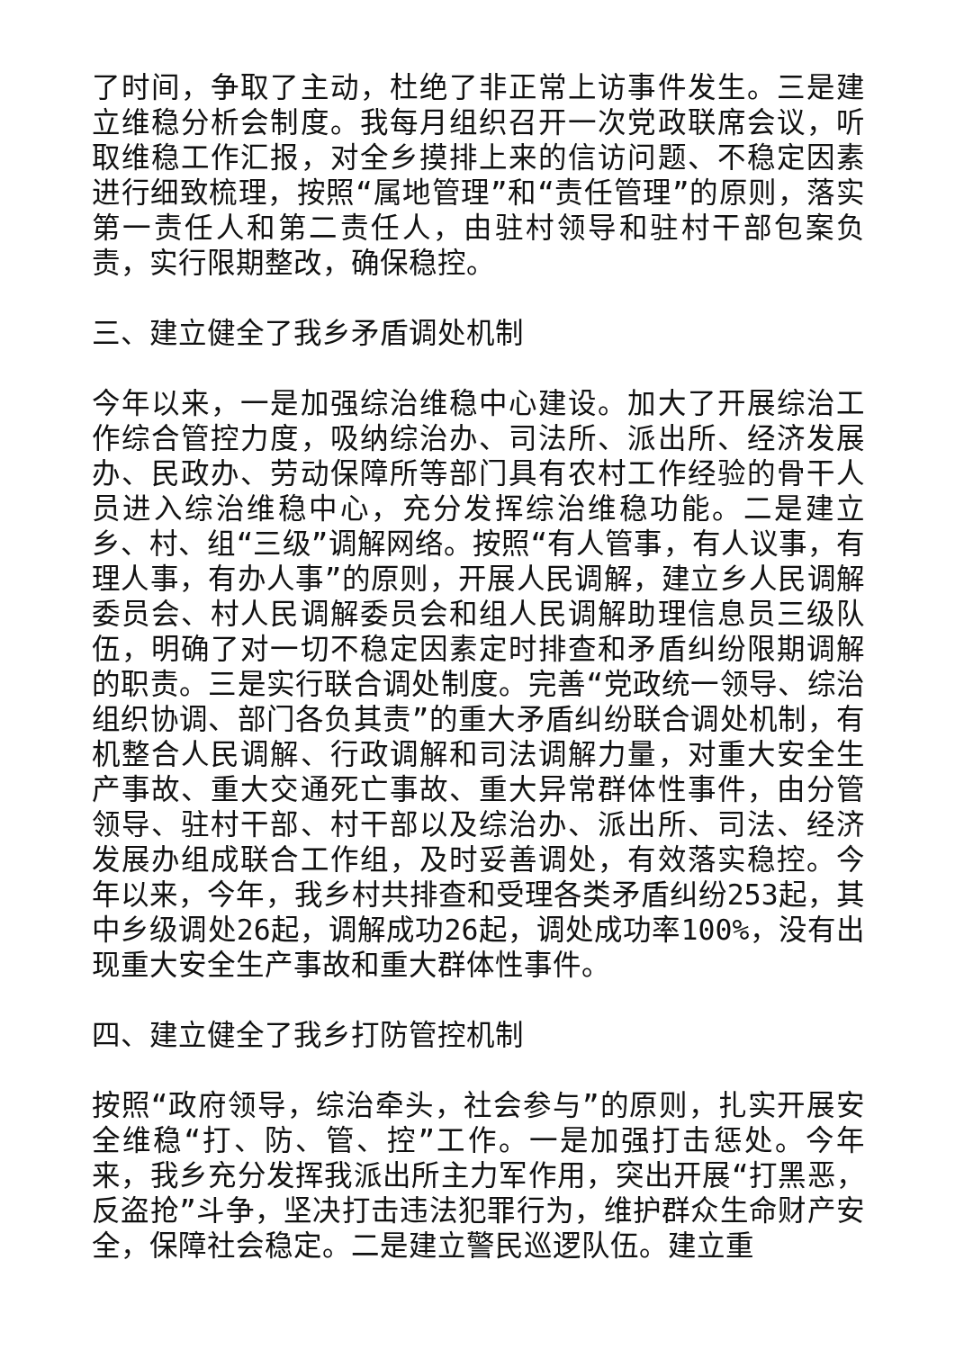了时间，争取了主动，杜绝了非正常上访事件发生。三是建立维稳分析会制度。我每月组织召开一次党政联席会议，听取维稳工作汇报，对全乡摸排上来的信访问题、不稳定因素进行细致梳理，按照“属地管理”和“责任管理”的原则，落实第一责任人和第二责任人，由驻村领导和驻村干部包案负责，实行限期整改，确保稳控。
三、建立健全了我乡矛盾调处机制
今年以来，一是加强综治维稳中心建设。加大了开展综治工作综合管控力度，吸纳综治办、司法所、派出所、经济发展办、民政办、劳动保障所等部门具有农村工作经验的骨干人员进入综治维稳中心，充分发挥综治维稳功能。二是建立乡、村、组“三级”调解网络。按照“有人管事，有人议事，有理人事，有办人事”的原则，开展人民调解，建立乡人民调解委员会、村人民调解委员会和组人民调解助理信息员三级队伍，明确了对一切不稳定因素定时排查和矛盾纠纷限期调解的职责。三是实行联合调处制度。完善“党政统一领导、综治组织协调、部门各负其责”的重大矛盾纠纷联合调处机制，有机整合人民调解、行政调解和司法调解力量，对重大安全生产事故、重大交通死亡事故、重大异常群体性事件，由分管领导、驻村干部、村干部以及综治办、派出所、司法、经济发展办组成联合工作组，及时妥善调处，有效落实稳控。今年以来，今年，我乡村共排查和受理各类矛盾纠纷253起，其中乡级调处26起，调解成功26起，调处成功率100%，没有出现重大安全生产事故和重大群体性事件。
四、建立健全了我乡打防管控机制
按照“政府领导，综治牵头，社会参与”的原则，扎实开展安全维稳“打、防、管、控”工作。一是加强打击惩处。今年来，我乡充分发挥我派出所主力军作用，突出开展“打黑恶，反盗抢”斗争，坚决打击违法犯罪行为，维护群众生命财产安全，保障社会稳定。二是建立警民巡逻队伍。建立重